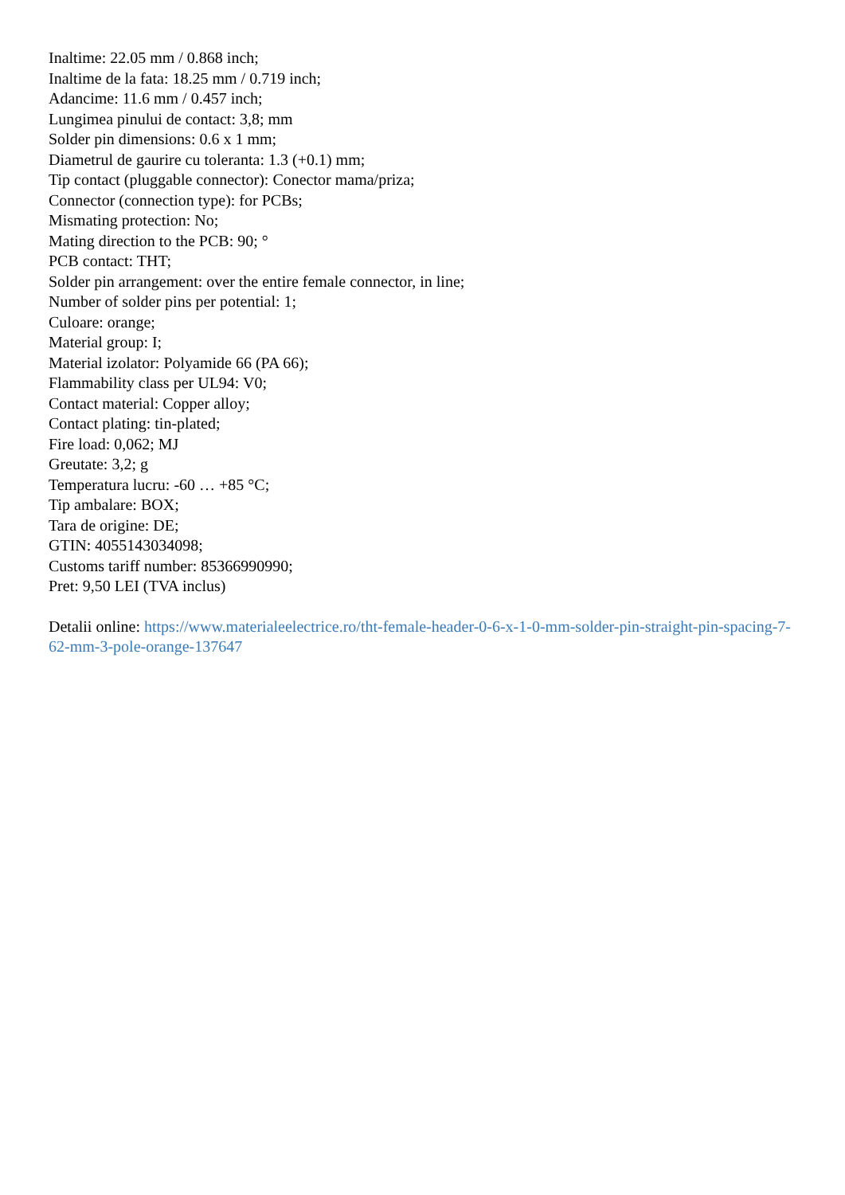Inaltime: 22.05 mm / 0.868 inch;
Inaltime de la fata: 18.25 mm / 0.719 inch;
Adancime: 11.6 mm / 0.457 inch;
Lungimea pinului de contact: 3,8; mm
Solder pin dimensions: 0.6 x 1 mm;
Diametrul de gaurire cu toleranta: 1.3 (+0.1) mm;
Tip contact (pluggable connector): Conector mama/priza;
Connector (connection type): for PCBs;
Mismating protection: No;
Mating direction to the PCB: 90; °
PCB contact: THT;
Solder pin arrangement: over the entire female connector, in line;
Number of solder pins per potential: 1;
Culoare: orange;
Material group: I;
Material izolator: Polyamide 66 (PA 66);
Flammability class per UL94: V0;
Contact material: Copper alloy;
Contact plating: tin-plated;
Fire load: 0,062; MJ
Greutate: 3,2; g
Temperatura lucru: -60 … +85 °C;
Tip ambalare: BOX;
Tara de origine: DE;
GTIN: 4055143034098;
Customs tariff number: 85366990990;
Pret: 9,50 LEI (TVA inclus)
Detalii online: https://www.materialeelectrice.ro/tht-female-header-0-6-x-1-0-mm-solder-pin-straight-pin-spacing-7-62-mm-3-pole-orange-137647